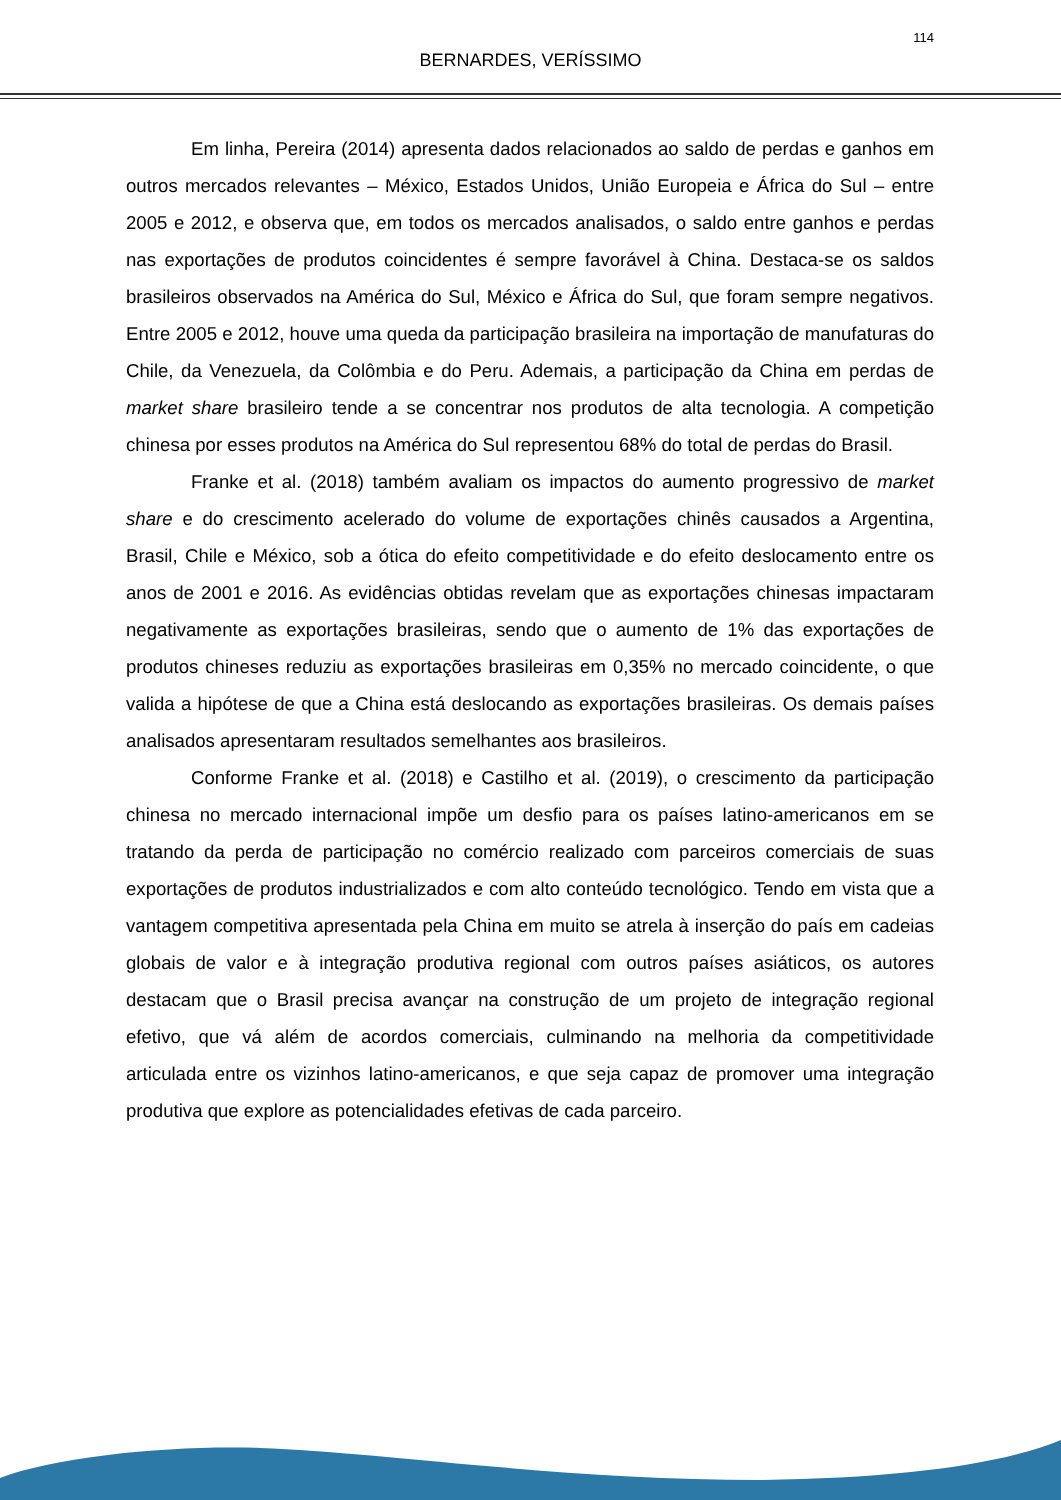114
BERNARDES, VERÍSSIMO
Em linha, Pereira (2014) apresenta dados relacionados ao saldo de perdas e ganhos em outros mercados relevantes – México, Estados Unidos, União Europeia e África do Sul – entre 2005 e 2012, e observa que, em todos os mercados analisados, o saldo entre ganhos e perdas nas exportações de produtos coincidentes é sempre favorável à China. Destaca-se os saldos brasileiros observados na América do Sul, México e África do Sul, que foram sempre negativos. Entre 2005 e 2012, houve uma queda da participação brasileira na importação de manufaturas do Chile, da Venezuela, da Colômbia e do Peru. Ademais, a participação da China em perdas de market share brasileiro tende a se concentrar nos produtos de alta tecnologia. A competição chinesa por esses produtos na América do Sul representou 68% do total de perdas do Brasil.
Franke et al. (2018) também avaliam os impactos do aumento progressivo de market share e do crescimento acelerado do volume de exportações chinês causados a Argentina, Brasil, Chile e México, sob a ótica do efeito competitividade e do efeito deslocamento entre os anos de 2001 e 2016. As evidências obtidas revelam que as exportações chinesas impactaram negativamente as exportações brasileiras, sendo que o aumento de 1% das exportações de produtos chineses reduziu as exportações brasileiras em 0,35% no mercado coincidente, o que valida a hipótese de que a China está deslocando as exportações brasileiras. Os demais países analisados apresentaram resultados semelhantes aos brasileiros.
Conforme Franke et al. (2018) e Castilho et al. (2019), o crescimento da participação chinesa no mercado internacional impõe um desfio para os países latino-americanos em se tratando da perda de participação no comércio realizado com parceiros comerciais de suas exportações de produtos industrializados e com alto conteúdo tecnológico. Tendo em vista que a vantagem competitiva apresentada pela China em muito se atrela à inserção do país em cadeias globais de valor e à integração produtiva regional com outros países asiáticos, os autores destacam que o Brasil precisa avançar na construção de um projeto de integração regional efetivo, que vá além de acordos comerciais, culminando na melhoria da competitividade articulada entre os vizinhos latino-americanos, e que seja capaz de promover uma integração produtiva que explore as potencialidades efetivas de cada parceiro.